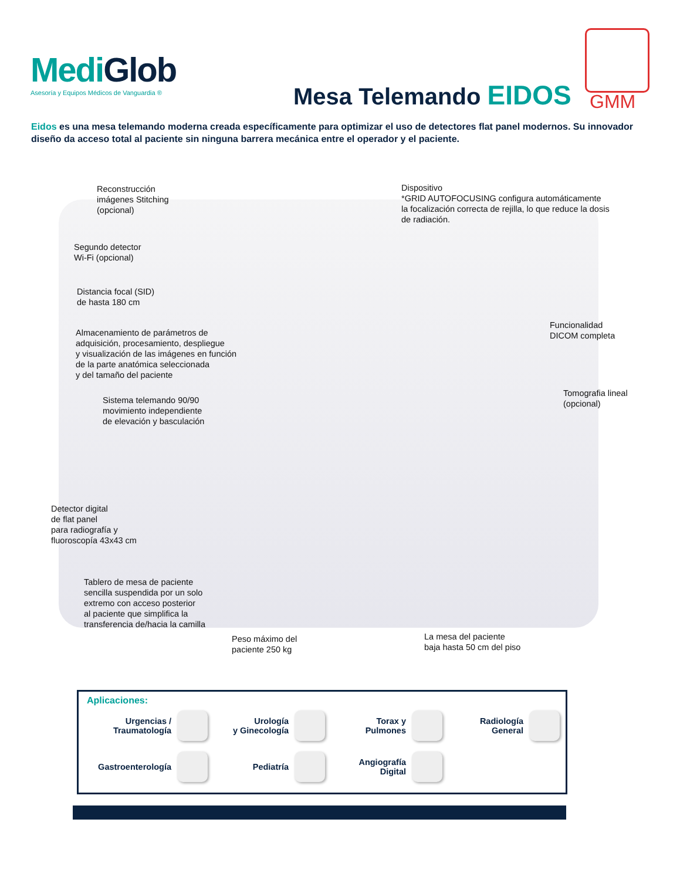MediGlob
Asesoría y Equipos Médicos de Vanguardia ®
Mesa Telemando EIDOS GMM
Eidos es una mesa telemando moderna creada específicamente para optimizar el uso de detectores flat panel modernos. Su innovador diseño da acceso total al paciente sin ninguna barrera mecánica entre el operador y el paciente.
Reconstrucción
imágenes Stitching
(opcional)
Dispositivo
*GRID AUTOFOCUSING configura automáticamente
la focalización correcta de rejilla, lo que reduce la dosis
de radiación.
Segundo detector
Wi-Fi (opcional)
Distancia focal (SID)
de hasta 180 cm
Almacenamiento de parámetros de
adquisición, procesamiento, despliegue
y visualización de las imágenes en función
de la parte anatómica seleccionada
y del tamaño del paciente
Funcionalidad
DICOM completa
Sistema telemando 90/90
movimiento independiente
de elevación y basculación
Tomografia lineal
(opcional)
Detector digital
de flat panel
para radiografía y
fluoroscopía 43x43 cm
Tablero de mesa de paciente
sencilla suspendida por un solo
extremo con acceso posterior
al paciente que simplifica la
transferencia de/hacia la camilla
Peso máximo del
paciente 250 kg
La mesa del paciente
baja hasta 50 cm del piso
Aplicaciones:
Urgencias /
Traumatología
Urología
y Ginecología
Torax y
Pulmones
Radiología
General
Gastroenterología
Pediatría
Angiografía
Digital